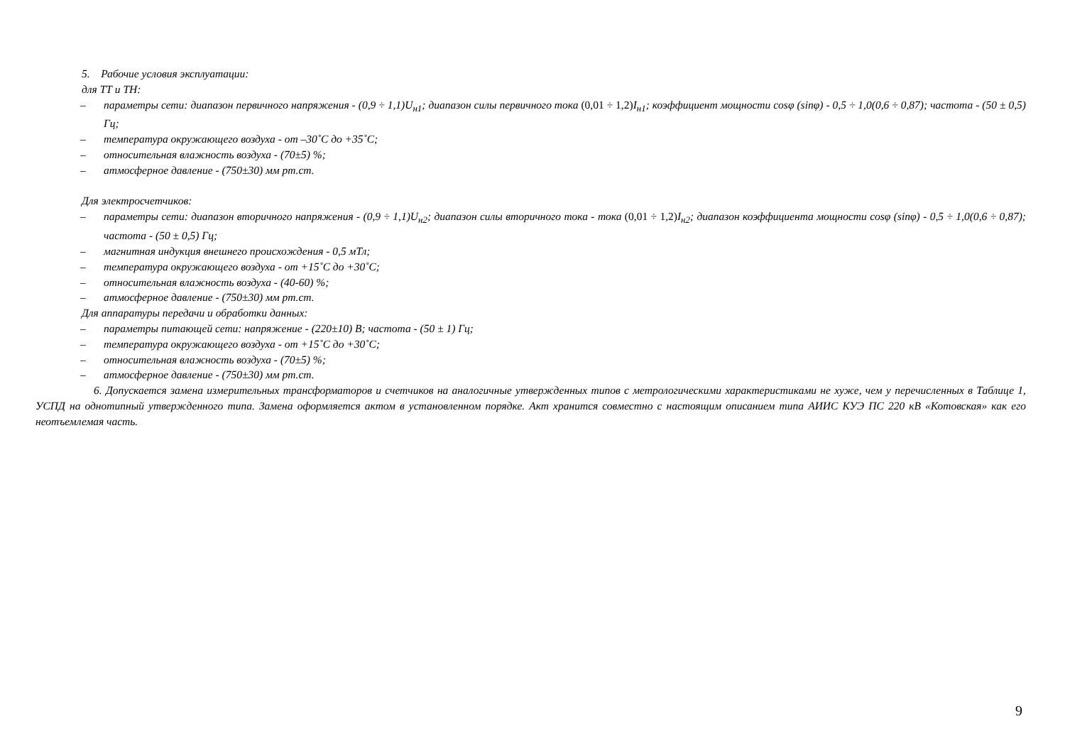5. Рабочие условия эксплуатации:
для ТТ и ТН:
– параметры сети: диапазон первичного напряжения - (0,9 ÷ 1,1)U<sub>н1</sub>; диапазон силы первичного тока (0,01 ÷ 1,2) I<sub>н1</sub>; коэффициент мощности cosφ (sinφ) - 0,5 ÷ 1,0(0,6 ÷ 0,87); частота - (50 ± 0,5) Гц;
– температура окружающего воздуха - от –30˚С до +35˚С;
– относительная влажность воздуха - (70±5) %;
– атмосферное давление - (750±30) мм рт.ст.
Для электросчетчиков:
– параметры сети: диапазон вторичного напряжения - (0,9 ÷ 1,1)U<sub>н2</sub>; диапазон силы вторичного тока - тока (0,01 ÷ 1,2) I<sub>н2</sub>; диапазон коэффициента мощности cosφ (sinφ) - 0,5 ÷ 1,0(0,6 ÷ 0,87); частота - (50 ± 0,5) Гц;
– магнитная индукция внешнего происхождения - 0,5 мТл;
– температура окружающего воздуха - от +15˚С до +30˚С;
– относительная влажность воздуха - (40-60) %;
– атмосферное давление - (750±30) мм рт.ст.
Для аппаратуры передачи и обработки данных:
– параметры питающей сети: напряжение - (220±10) В; частота - (50 ± 1) Гц;
– температура окружающего воздуха - от +15˚С до +30˚С;
– относительная влажность воздуха - (70±5) %;
– атмосферное давление - (750±30) мм рт.ст.
6. Допускается замена измерительных трансформаторов и счетчиков на аналогичные утвержденных типов с метрологическими характеристиками не хуже, чем у перечисленных в Таблице 1, УСПД на однотипный утвержденного типа. Замена оформляется актом в установленном порядке. Акт хранится совместно с настоящим описанием типа АИИС КУЭ ПС 220 кВ «Котовская» как его неотъемлемая часть.
9